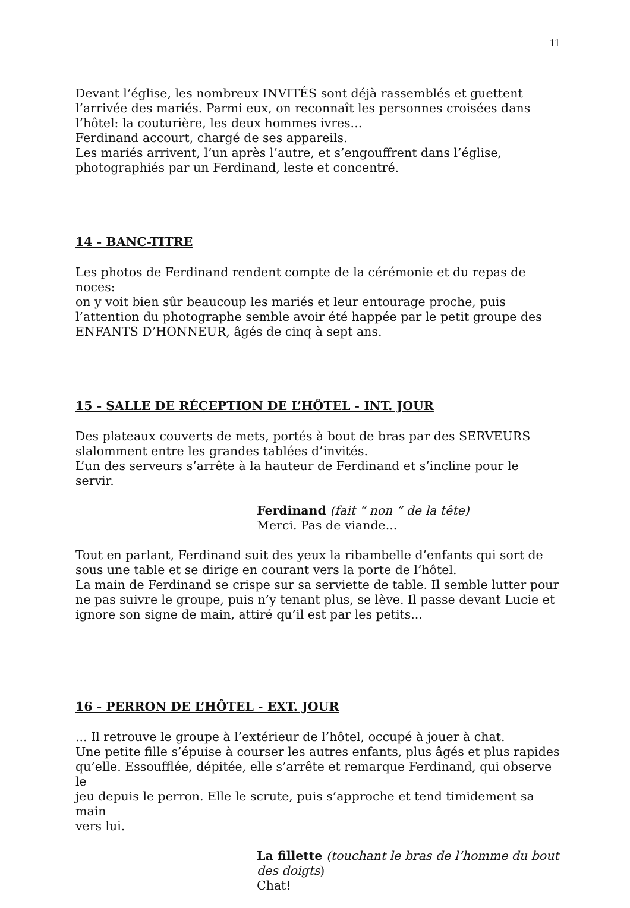11
Devant l’église, les nombreux INVITÉS sont déjà rassemblés et guettent
l’arrivée des mariés. Parmi eux, on reconnaît les personnes croisées dans
l’hôtel: la couturière, les deux hommes ivres...
Ferdinand accourt, chargé de ses appareils.
Les mariés arrivent, l’un après l’autre, et s’engouffrent dans l’église,
photographiés par un Ferdinand, leste et concentré.
14 - BANC-TITRE
Les photos de Ferdinand rendent compte de la cérémonie et du repas de noces:
on y voit bien sûr beaucoup les mariés et leur entourage proche, puis
l’attention du photographe semble avoir été happée par le petit groupe des
ENFANTS D’HONNEUR, âgés de cinq à sept ans.
15 - SALLE DE RÉCEPTION DE L’HÔTEL - INT. JOUR
Des plateaux couverts de mets, portés à bout de bras par des SERVEURS
slalomment entre les grandes tablées d’invités.
L’un des serveurs s’arrête à la hauteur de Ferdinand et s’incline pour le servir.
Ferdinand (fait “ non ” de la tête)
Merci. Pas de viande...
Tout en parlant, Ferdinand suit des yeux la ribambelle d’enfants qui sort de
sous une table et se dirige en courant vers la porte de l’hôtel.
La main de Ferdinand se crispe sur sa serviette de table. Il semble lutter pour
ne pas suivre le groupe, puis n’y tenant plus, se lève. Il passe devant Lucie et
ignore son signe de main, attiré qu’il est par les petits...
16 - PERRON DE L’HÔTEL - EXT. JOUR
... Il retrouve le groupe à l’extérieur de l’hôtel, occupé à jouer à chat.
Une petite fille s’épuise à courser les autres enfants, plus âgés et plus rapides
qu’elle. Essoufflée, dépitée, elle s’arrête et remarque Ferdinand, qui observe le
jeu depuis le perron. Elle le scrute, puis s’approche et tend timidement sa main
vers lui.
La fillette (touchant le bras de l’homme du bout des doigts)
Chat!